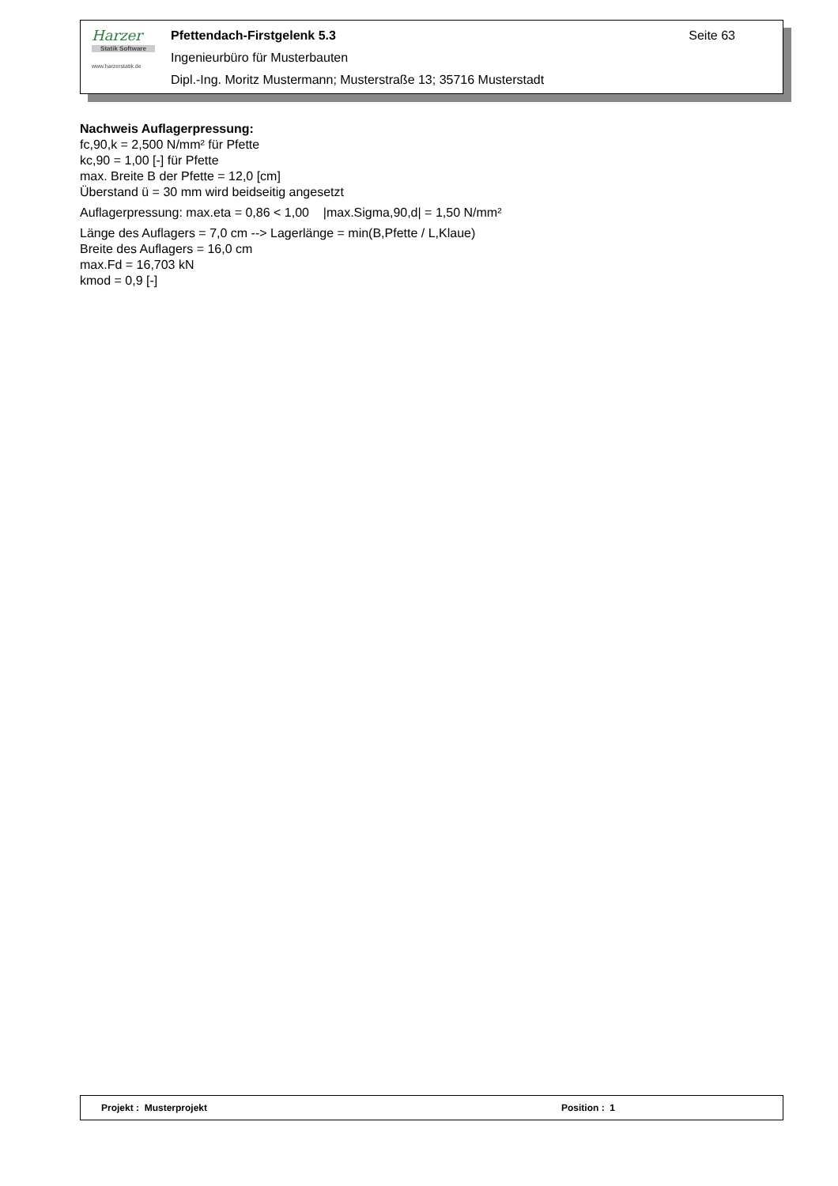Harzer
Statik Software
www.harzerstatik.de
Pfettendach-Firstgelenk 5.3 Seite 63
Ingenieurbüro für Musterbauten
Dipl.-Ing. Moritz Mustermann; Musterstraße 13; 35716 Musterstadt
Nachweis Auflagerpressung:
fc,90,k = 2,500 N/mm² für Pfette
kc,90 = 1,00 [-] für Pfette
max. Breite B der Pfette = 12,0 [cm]
Überstand ü = 30 mm wird beidseitig angesetzt
Auflagerpressung: max.eta = 0,86 < 1,00 |max.Sigma,90,d| = 1,50 N/mm²
Länge des Auflagers = 7,0 cm --> Lagerlänge = min(B,Pfette / L,Klaue)
Breite des Auflagers = 16,0 cm
max.Fd = 16,703 kN
kmod = 0,9 [-]
Projekt : Musterprojekt Position : 1